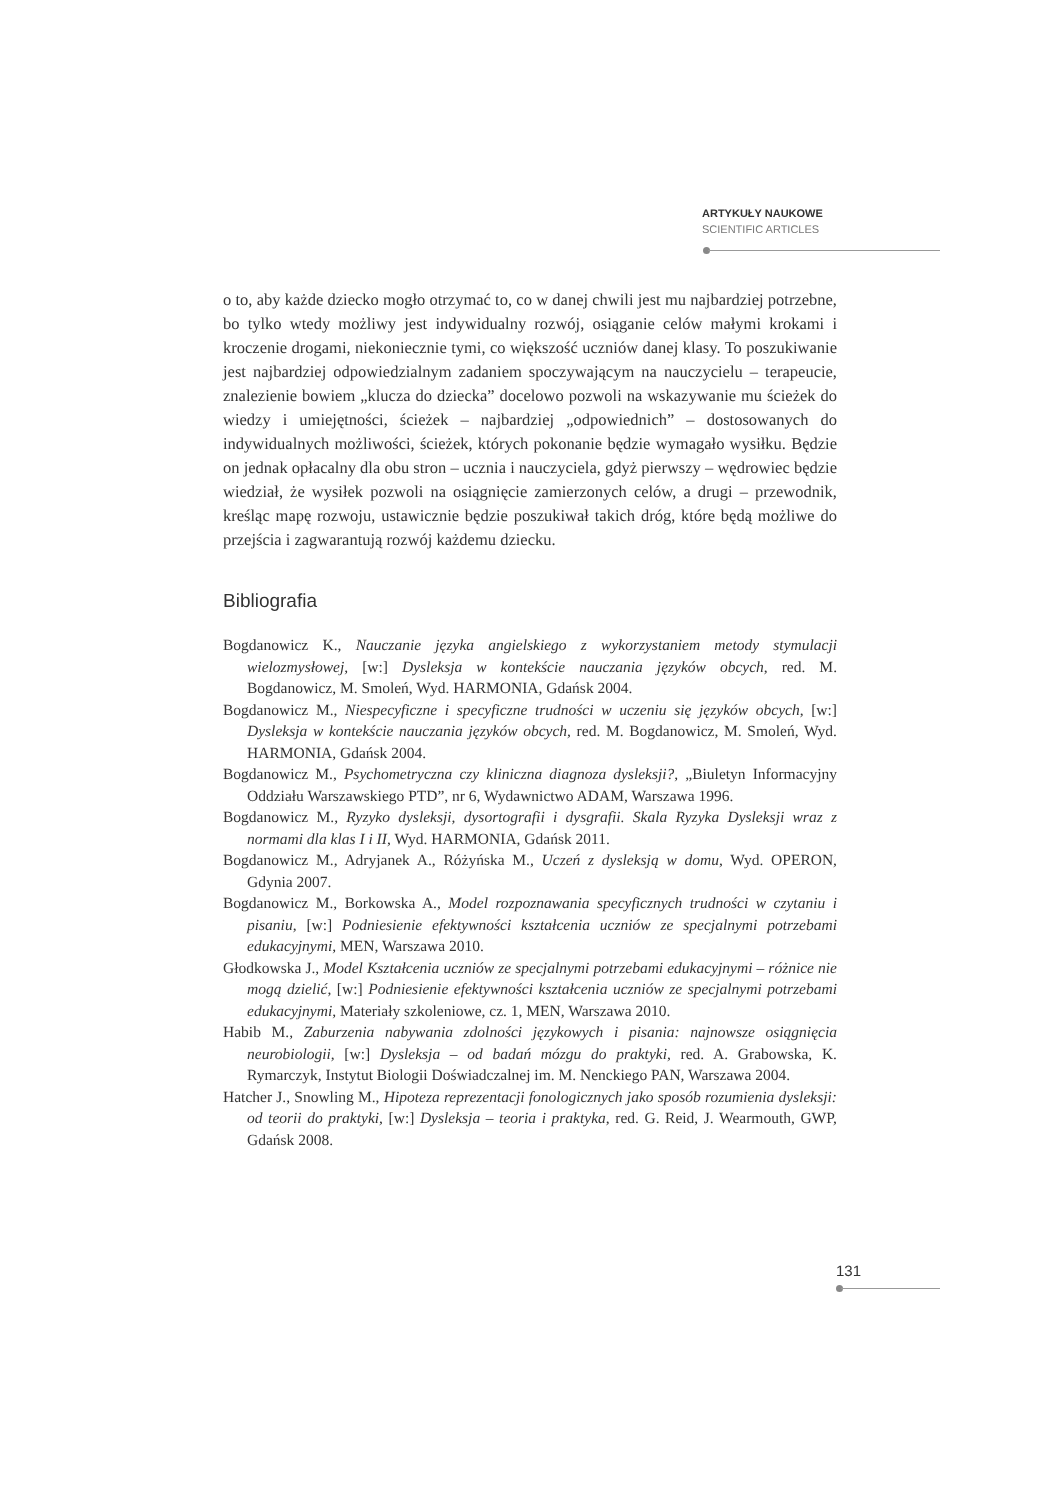ARTYKUŁY NAUKOWE
SCIENTIFIC ARTICLES
o to, aby każde dziecko mogło otrzymać to, co w danej chwili jest mu najbardziej potrzebne, bo tylko wtedy możliwy jest indywidualny rozwój, osiąganie celów małymi krokami i kroczenie drogami, niekoniecznie tymi, co większość uczniów danej klasy. To poszukiwanie jest najbardziej odpowiedzialnym zadaniem spoczywającym na nauczycielu – terapeucie, znalezienie bowiem „klucza do dziecka” docelowo pozwoli na wskazywanie mu ścieżek do wiedzy i umiejętności, ścieżek – najbardziej „odpowiednich” – dostosowanych do indywidualnych możliwości, ścieżek, których pokonanie będzie wymagało wysiłku. Będzie on jednak opłacalny dla obu stron – ucznia i nauczyciela, gdyż pierwszy – wędrowiec będzie wiedział, że wysiłek pozwoli na osiągnięcie zamierzonych celów, a drugi – przewodnik, kreśląc mapę rozwoju, ustawicznie będzie poszukiwał takich dróg, które będą możliwe do przejścia i zagwarantują rozwój każdemu dziecku.
Bibliografia
Bogdanowicz K., Nauczanie języka angielskiego z wykorzystaniem metody stymulacji wielozmysłowej, [w:] Dysleksja w kontekście nauczania języków obcych, red. M. Bogdanowicz, M. Smoleń, Wyd. HARMONIA, Gdańsk 2004.
Bogdanowicz M., Niespecyficzne i specyficzne trudności w uczeniu się języków obcych, [w:] Dysleksja w kontekście nauczania języków obcych, red. M. Bogdanowicz, M. Smoleń, Wyd. HARMONIA, Gdańsk 2004.
Bogdanowicz M., Psychometryczna czy kliniczna diagnoza dysleksji?, „Biuletyn Informacyjny Oddziału Warszawskiego PTD”, nr 6, Wydawnictwo ADAM, Warszawa 1996.
Bogdanowicz M., Ryzyko dysleksji, dysortografii i dysgrafii. Skala Ryzyka Dysleksji wraz z normami dla klas I i II, Wyd. HARMONIA, Gdańsk 2011.
Bogdanowicz M., Adryjanek A., Różyńska M., Uczeń z dysleksją w domu, Wyd. OPERON, Gdynia 2007.
Bogdanowicz M., Borkowska A., Model rozpoznawania specyficznych trudności w czytaniu i pisaniu, [w:] Podniesienie efektywności kształcenia uczniów ze specjalnymi potrzebami edukacyjnymi, MEN, Warszawa 2010.
Głodkowska J., Model Kształcenia uczniów ze specjalnymi potrzebami edukacyjnymi – różnice nie mogą dzielić, [w:] Podniesienie efektywności kształcenia uczniów ze specjalnymi potrzebami edukacyjnymi, Materiały szkoleniowe, cz. 1, MEN, Warszawa 2010.
Habib M., Zaburzenia nabywania zdolności językowych i pisania: najnowsze osiągnięcia neurobiologii, [w:] Dysleksja – od badań mózgu do praktyki, red. A. Grabowska, K. Rymarczyk, Instytut Biologii Doświadczalnej im. M. Nenckiego PAN, Warszawa 2004.
Hatcher J., Snowling M., Hipoteza reprezentacji fonologicznych jako sposób rozumienia dysleksji: od teorii do praktyki, [w:] Dysleksja – teoria i praktyka, red. G. Reid, J. Wearmouth, GWP, Gdańsk 2008.
131